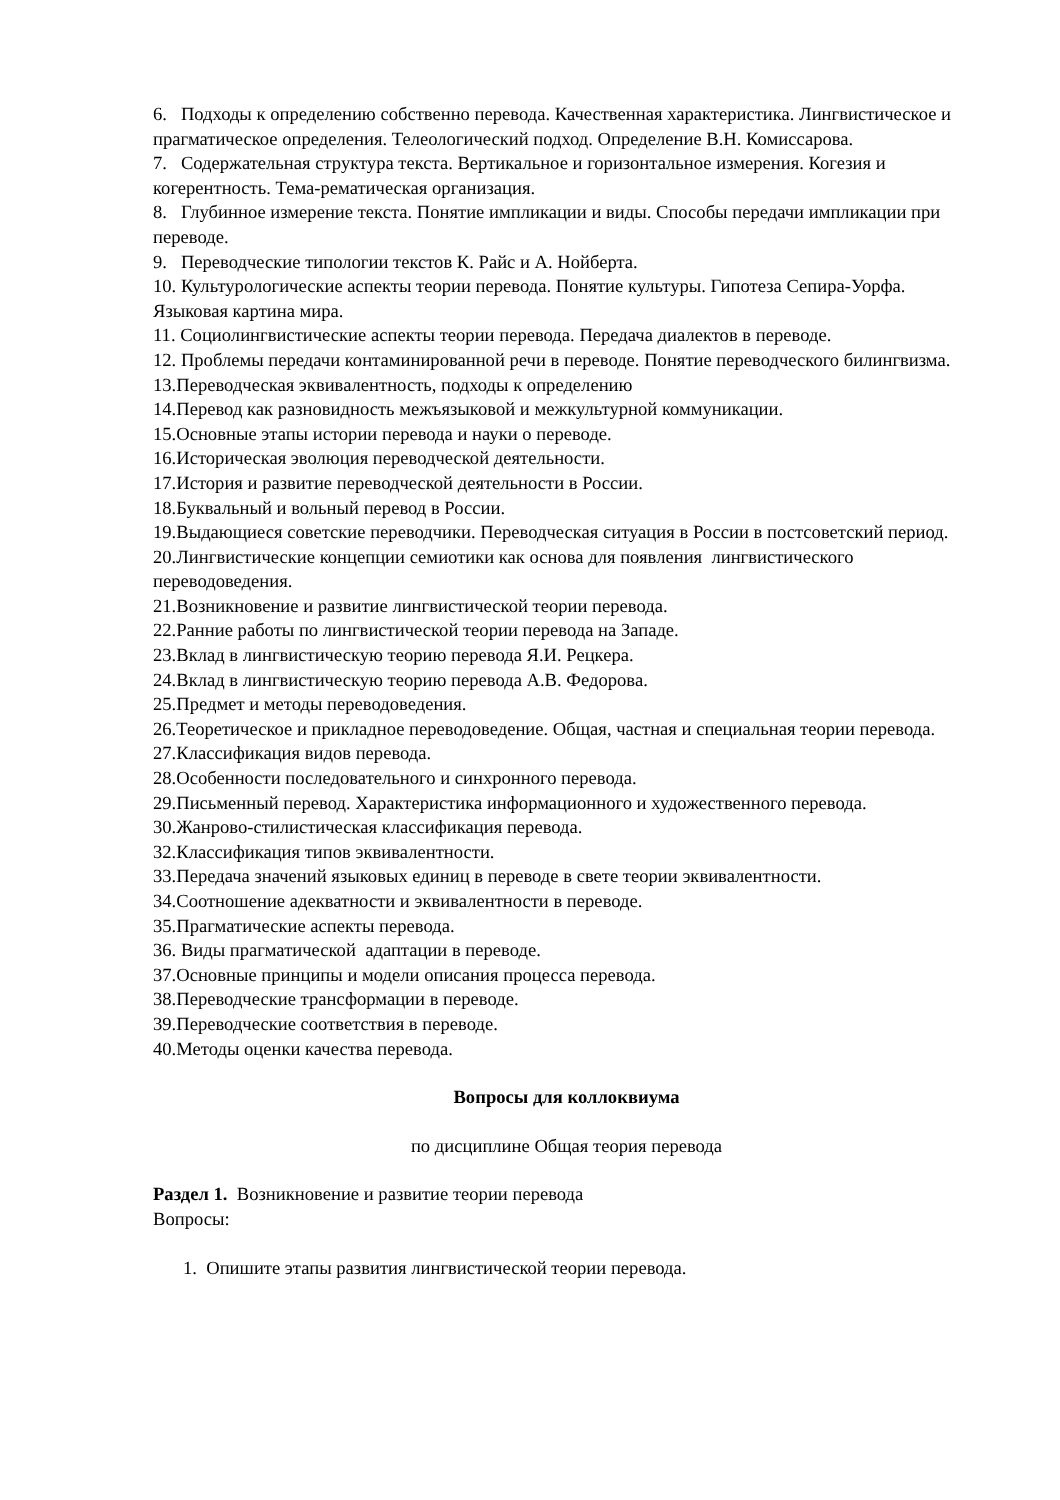6. Подходы к определению собственно перевода. Качественная характеристика. Лингвистическое и прагматическое определения. Телеологический подход. Определение В.Н. Комиссарова.
7. Содержательная структура текста. Вертикальное и горизонтальное измерения. Когезия и когерентность. Тема-рематическая организация.
8. Глубинное измерение текста. Понятие импликации и виды. Способы передачи импликации при переводе.
9. Переводческие типологии текстов К. Райс и А. Нойберта.
10. Культурологические аспекты теории перевода. Понятие культуры. Гипотеза Сепира-Уорфа. Языковая картина мира.
11. Социолингвистические аспекты теории перевода. Передача диалектов в переводе.
12. Проблемы передачи контаминированной речи в переводе. Понятие переводческого билингвизма.
13.Переводческая эквивалентность, подходы к определению
14.Перевод как разновидность межъязыковой и межкультурной коммуникации.
15.Основные этапы истории перевода и науки о переводе.
16.Историческая эволюция переводческой деятельности.
17.История и развитие переводческой деятельности в России.
18.Буквальный и вольный перевод в России.
19.Выдающиеся советские переводчики. Переводческая ситуация в России в постсоветский период.
20.Лингвистические концепции семиотики как основа для появления лингвистического переводоведения.
21.Возникновение и развитие лингвистической теории перевода.
22.Ранние работы по лингвистической теории перевода на Западе.
23.Вклад в лингвистическую теорию перевода Я.И. Рецкера.
24.Вклад в лингвистическую теорию перевода А.В. Федорова.
25.Предмет и методы переводоведения.
26.Теоретическое и прикладное переводоведение. Общая, частная и специальная теории перевода.
27.Классификация видов перевода.
28.Особенности последовательного и синхронного перевода.
29.Письменный перевод. Характеристика информационного и художественного перевода.
30.Жанрово-стилистическая классификация перевода.
32.Классификация типов эквивалентности.
33.Передача значений языковых единиц в переводе в свете теории эквивалентности.
34.Соотношение адекватности и эквивалентности в переводе.
35.Прагматические аспекты перевода.
36. Виды прагматической адаптации в переводе.
37.Основные принципы и модели описания процесса перевода.
38.Переводческие трансформации в переводе.
39.Переводческие соответствия в переводе.
40.Методы оценки качества перевода.
Вопросы для коллоквиума
по дисциплине Общая теория перевода
Раздел 1. Возникновение и развитие теории перевода
Вопросы:
1. Опишите этапы развития лингвистической теории перевода.